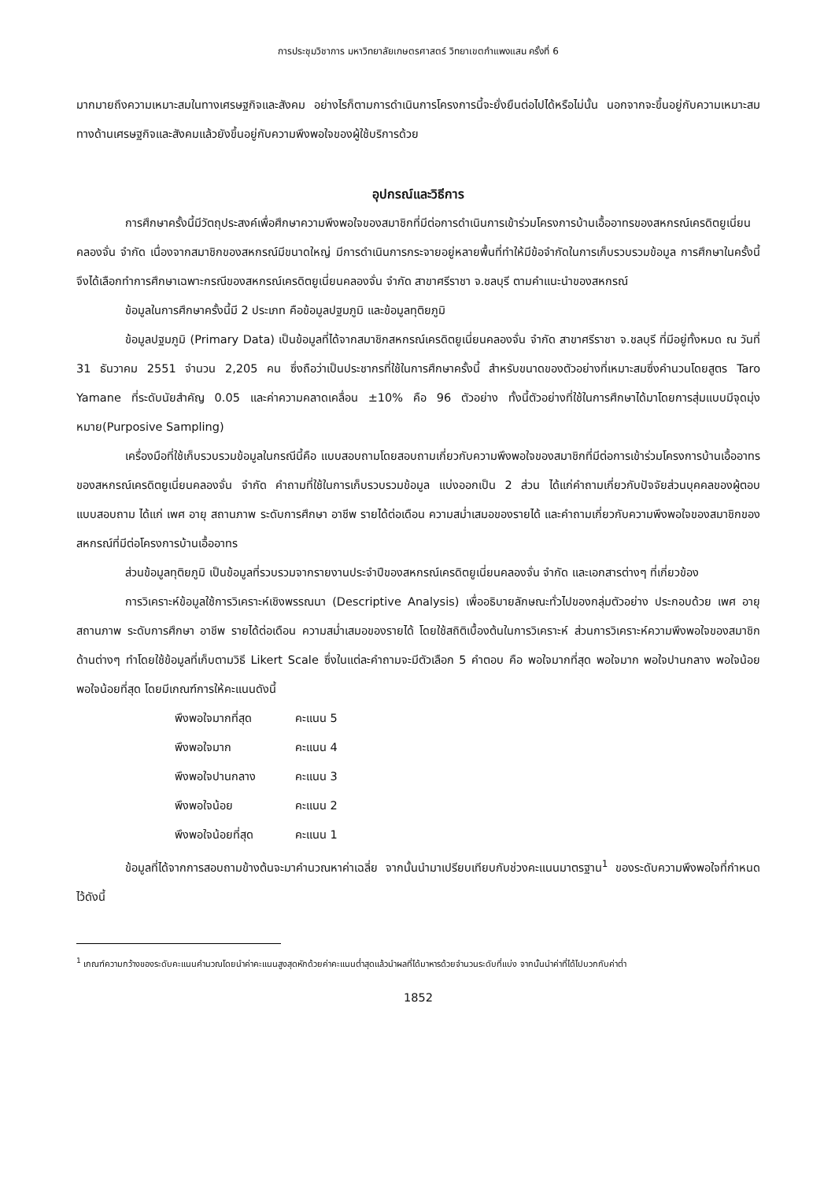การประชุมวิชาการ มหาวิทยาลัยเกษตรศาสตร์ วิทยาเขตกำแพงแสน ครั้งที่ 6
มากมายถึงความเหมาะสมในทางเศรษฐกิจและสังคม อย่างไรก็ตามการดำเนินการโครงการนี้จะยั่งยืนต่อไปได้หรือไม่นั้น นอกจากจะขึ้นอยู่กับความเหมาะสมทางด้านเศรษฐกิจและสังคมแล้วยังขึ้นอยู่กับความพึงพอใจของผู้ใช้บริการด้วย
อุปกรณ์และวิธีการ
การศึกษาครั้งนี้มีวัตถุประสงค์เพื่อศึกษาความพึงพอใจของสมาชิกที่มีต่อการดำเนินการเข้าร่วมโครงการบ้านเอื้ออาทรของสหกรณ์เครดิตยูเนี่ยนคลองจั่น จำกัด เนื่องจากสมาชิกของสหกรณ์มีขนาดใหญ่ มีการดำเนินการกระจายอยู่หลายพื้นที่ทำให้มีข้อจำกัดในการเก็บรวบรวมข้อมูล การศึกษาในครั้งนี้จึงได้เลือกทำการศึกษาเฉพาะกรณีของสหกรณ์เครดิตยูเนี่ยนคลองจั่น จำกัด สาขาศรีราชา จ.ชลบุรี ตามคำแนะนำของสหกรณ์
ข้อมูลในการศึกษาครั้งนี้มี 2 ประเภท คือข้อมูลปฐมภูมิ และข้อมูลทุติยภูมิ
ข้อมูลปฐมภูมิ (Primary Data) เป็นข้อมูลที่ได้จากสมาชิกสหกรณ์เครดิตยูเนี่ยนคลองจั่น จำกัด สาขาศรีราชา จ.ชลบุรี ที่มีอยู่ทั้งหมด ณ วันที่ 31 ธันวาคม 2551 จำนวน 2,205 คน ซึ่งถือว่าเป็นประชากรที่ใช้ในการศึกษาครั้งนี้ สำหรับขนาดของตัวอย่างที่เหมาะสมซึ่งคำนวนโดยสูตร Taro Yamane ที่ระดับนัยสำคัญ 0.05 และค่าความคลาดเคลื่อน ±10% คือ 96 ตัวอย่าง ทั้งนี้ตัวอย่างที่ใช้ในการศึกษาได้มาโดยการสุ่มแบบมีจุดมุ่งหมาย(Purposive Sampling)
เครื่องมือที่ใช้เก็บรวบรวมข้อมูลในกรณีนี้คือ แบบสอบถามโดยสอบถามเกี่ยวกับความพึงพอใจของสมาชิกที่มีต่อการเข้าร่วมโครงการบ้านเอื้ออาทรของสหกรณ์เครดิตยูเนี่ยนคลองจั่น จำกัด คำถามที่ใช้ในการเก็บรวบรวมข้อมูล แบ่งออกเป็น 2 ส่วน ได้แก่คำถามเกี่ยวกับปัจจัยส่วนบุคคลของผู้ตอบแบบสอบถาม ได้แก่ เพศ อายุ สถานภาพ ระดับการศึกษา อาชีพ รายได้ต่อเดือน ความสม่ำเสมอของรายได้ และคำถามเกี่ยวกับความพึงพอใจของสมาชิกของสหกรณ์ที่มีต่อโครงการบ้านเอื้ออาทร
ส่วนข้อมูลทุติยภูมิ เป็นข้อมูลที่รวบรวมจากรายงานประจำปีของสหกรณ์เครดิตยูเนี่ยนคลองจั่น จำกัด และเอกสารต่างๆ ที่เกี่ยวข้อง
การวิเคราะห์ข้อมูลใช้การวิเคราะห์เชิงพรรณนา (Descriptive Analysis) เพื่ออธิบายลักษณะทั่วไปของกลุ่มตัวอย่าง ประกอบด้วย เพศ อายุ สถานภาพ ระดับการศึกษา อาชีพ รายได้ต่อเดือน ความสม่ำเสมอของรายได้ โดยใช้สถิติเบื้องต้นในการวิเคราะห์ ส่วนการวิเคราะห์ความพึงพอใจของสมาชิกด้านต่างๆ ทำโดยใช้ข้อมูลที่เก็บตามวิธี Likert Scale ซึ่งในแต่ละคำถามจะมีตัวเลือก 5 คำตอบ คือ พอใจมากที่สุด พอใจมาก พอใจปานกลาง พอใจน้อย พอใจน้อยที่สุด โดยมีเกณฑ์การให้คะแนนดังนี้
| พึงพอใจมากที่สุด | คะแนน 5 |
| พึงพอใจมาก | คะแนน 4 |
| พึงพอใจปานกลาง | คะแนน 3 |
| พึงพอใจน้อย | คะแนน 2 |
| พึงพอใจน้อยที่สุด | คะแนน 1 |
ข้อมูลที่ได้จากการสอบถามข้างต้นจะมาคำนวณหาค่าเฉลี่ย จากนั้นนำมาเปรียบเทียบกับช่วงคะแนนมาตรฐาน<sup>1</sup> ของระดับความพึงพอใจที่กำหนดไว้ดังนี้
<sup>1</sup> เกณฑ์ความกว้างของระดับคะแนนคำนวณโดยนำค่าคะแนนสูงสุดหักด้วยค่าคะแนนต่ำสุดแล้วนำผลที่ได้มาหารด้วยจำนวนระดับที่แบ่ง จากนั้นนำค่าที่ได้ไปบวกกับค่าต่ำ
1852